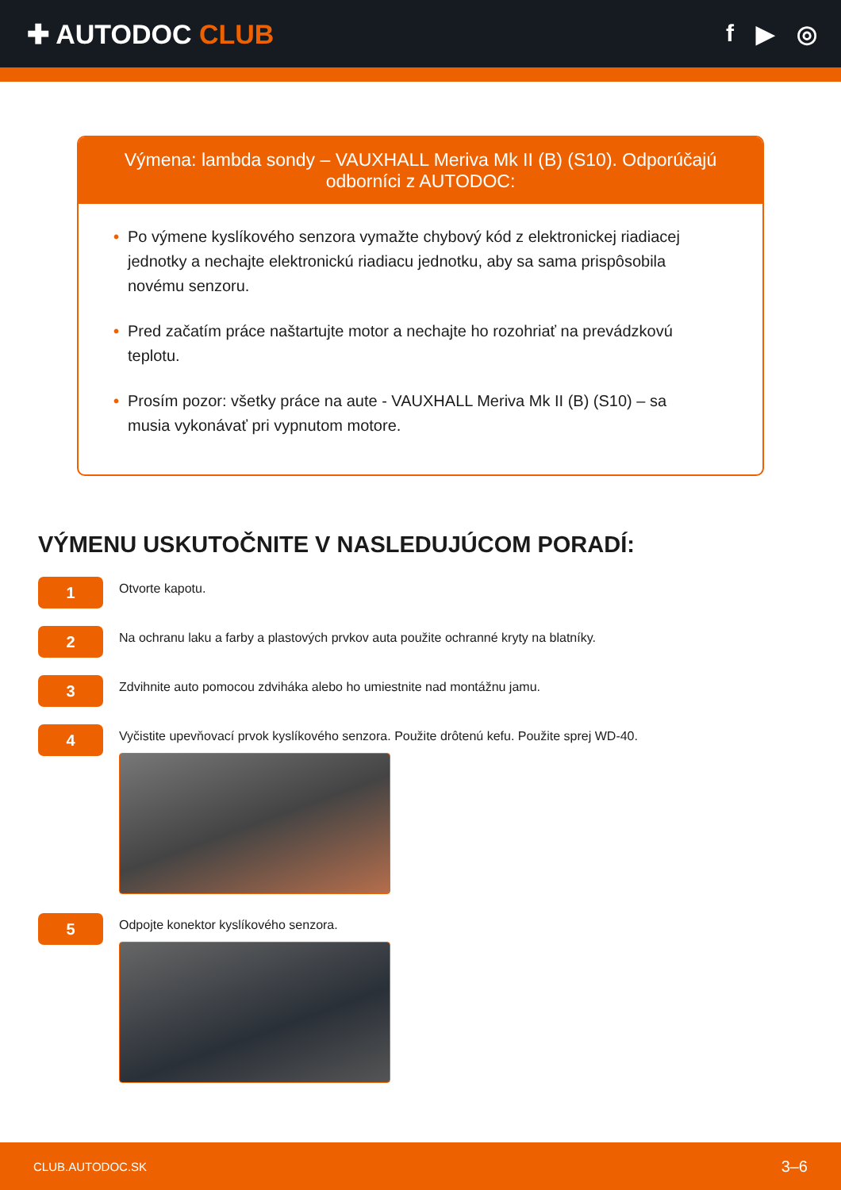✚ AUTODOC CLUB f ▶ ◎
Výmena: lambda sondy – VAUXHALL Meriva Mk II (B) (S10). Odporúčajú odborníci z AUTODOC:
• Po výmene kyslíkového senzora vymažte chybový kód z elektronickej riadiacej jednotky a nechajte elektronickú riadiacu jednotku, aby sa sama prispôsobila novému senzoru.
• Pred začatím práce naštartujte motor a nechajte ho rozohriať na prevádzkovú teplotu.
• Prosím pozor: všetky práce na aute - VAUXHALL Meriva Mk II (B) (S10) – sa musia vykonávať pri vypnutom motore.
VÝMENU USKUTOČNITE V NASLEDUJÚCOM PORADÍ:
1
Otvorte kapotu.
2
Na ochranu laku a farby a plastových prvkov auta použite ochranné kryty na blatníky.
3
Zdvihnite auto pomocou zdviháka alebo ho umiestnite nad montážnu jamu.
4
Vyčistite upevňovací prvok kyslíkového senzora. Použite drôtenú kefu. Použite sprej WD-40.
5
Odpojte konektor kyslíkového senzora.
CLUB.AUTODOC.SK 3–6